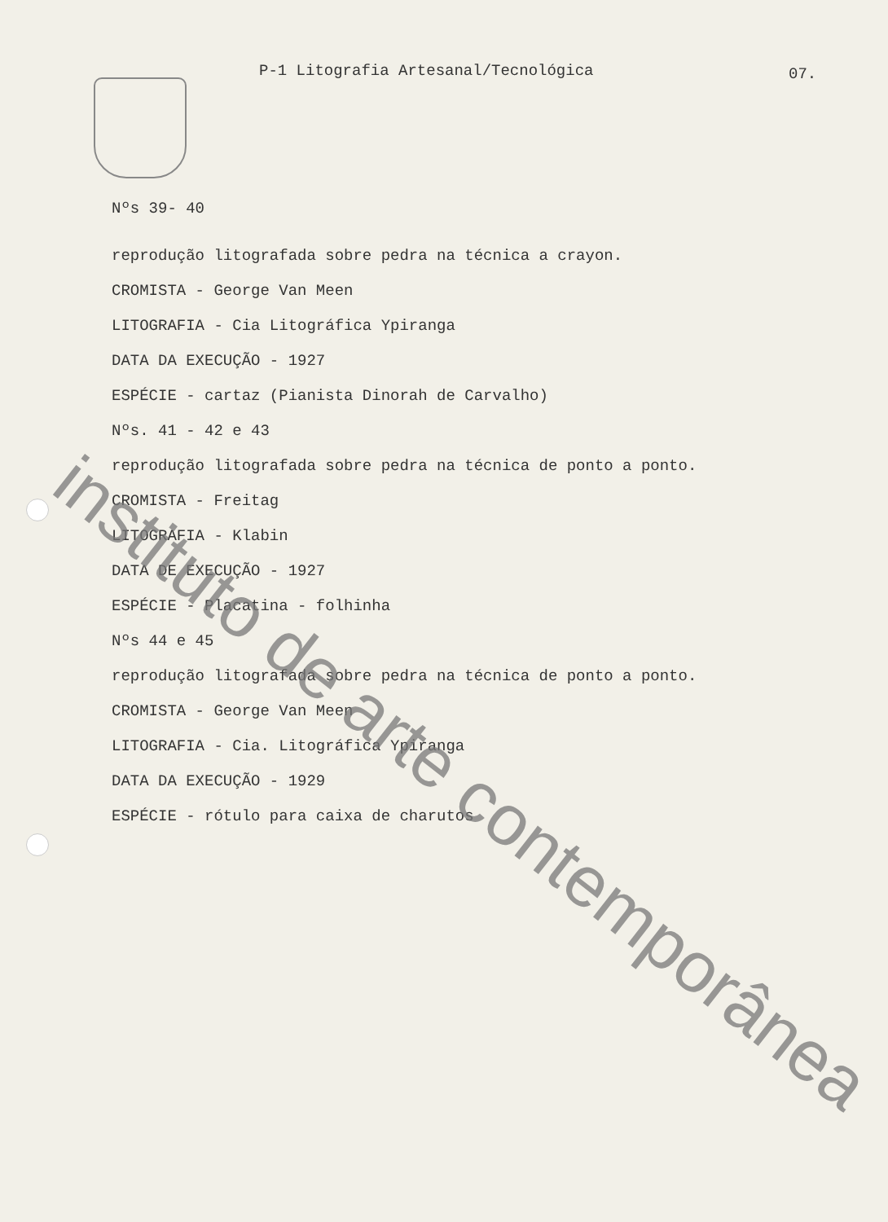P-1 Litografia Artesanal/Tecnológica
07.
Nºs 39- 40
reprodução litografada sobre pedra na técnica a crayon.
CROMISTA - George Van Meen
LITOGRAFIA - Cia Litográfica Ypiranga
DATA DA EXECUÇÃO - 1927
ESPÉCIE - cartaz (Pianista Dinorah de Carvalho)
Nºs. 41 - 42 e 43
reprodução litografada sobre pedra na técnica de ponto a ponto.
CROMISTA - Freitag
LITOGRAFIA - Klabin
DATA DE EXECUÇÃO - 1927
ESPÉCIE - Placatina - folhinha
Nºs 44 e 45
reprodução litografada sobre pedra na técnica de ponto a ponto.
CROMISTA - George Van Meen
LITOGRAFIA - Cia. Litográfica Ypiranga
DATA DA EXECUÇÃO - 1929
ESPÉCIE - rótulo para caixa de charutos
instituto de arte contemporânea